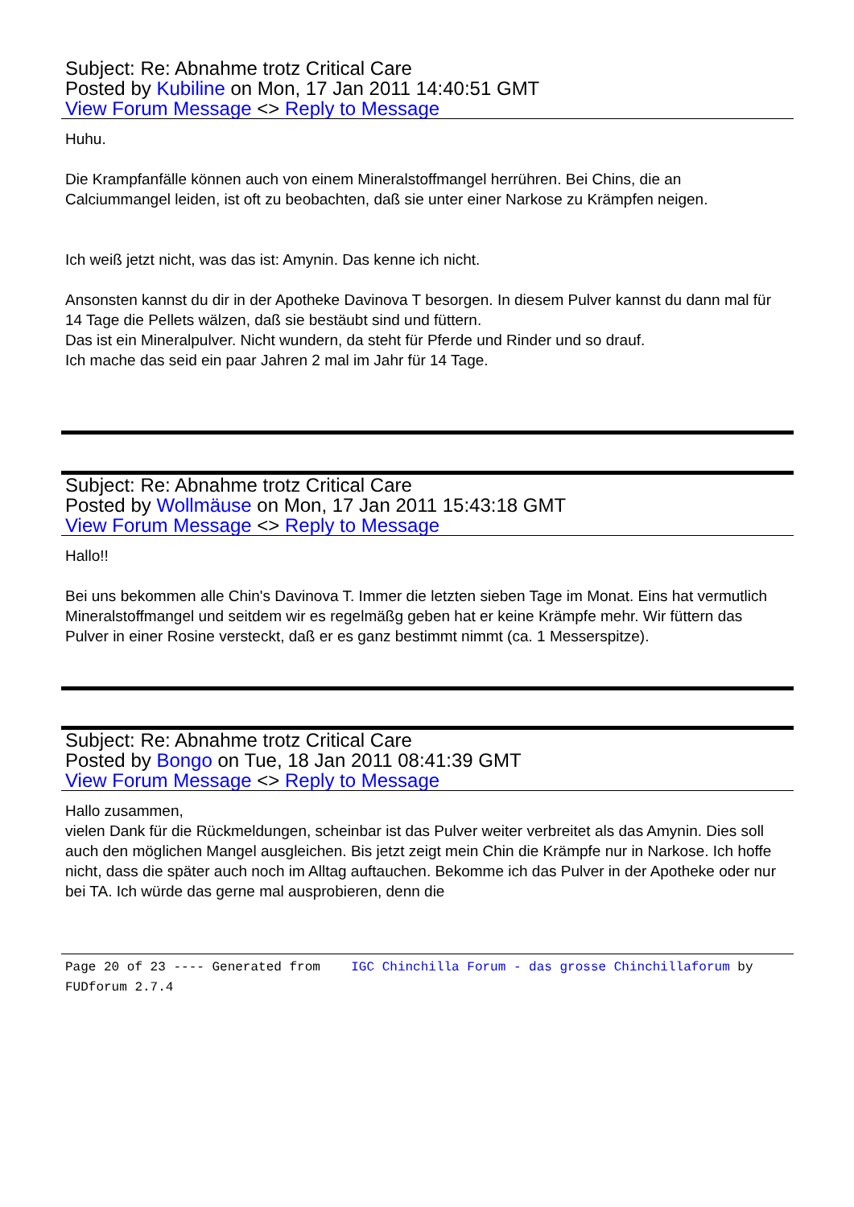Subject: Re: Abnahme trotz Critical Care
Posted by Kubiline on Mon, 17 Jan 2011 14:40:51 GMT
View Forum Message <> Reply to Message
Huhu.
Die Krampfanfälle können auch von einem Mineralstoffmangel herrühren. Bei Chins, die an Calciummangel leiden, ist oft zu beobachten, daß sie unter einer Narkose zu Krämpfen neigen.
Ich weiß jetzt nicht, was das ist: Amynin. Das kenne ich nicht.
Ansonsten kannst du dir in der Apotheke Davinova T besorgen. In diesem Pulver kannst du dann mal für 14 Tage die Pellets wälzen, daß sie bestäubt sind und füttern.
Das ist ein Mineralpulver. Nicht wundern, da steht für Pferde und Rinder und so drauf.
Ich mache das seid ein paar Jahren 2 mal im Jahr für 14 Tage.
Subject: Re: Abnahme trotz Critical Care
Posted by Wollmäuse on Mon, 17 Jan 2011 15:43:18 GMT
View Forum Message <> Reply to Message
Hallo!!
Bei uns bekommen alle Chin's Davinova T. Immer die letzten sieben Tage im Monat. Eins hat vermutlich Mineralstoffmangel und seitdem wir es regelmäßg geben hat er keine Krämpfe mehr. Wir füttern das Pulver in einer Rosine versteckt, daß er es ganz bestimmt nimmt (ca. 1 Messerspitze).
Subject: Re: Abnahme trotz Critical Care
Posted by Bongo on Tue, 18 Jan 2011 08:41:39 GMT
View Forum Message <> Reply to Message
Hallo zusammen,
vielen Dank für die Rückmeldungen, scheinbar ist das Pulver weiter verbreitet als das Amynin. Dies soll auch den möglichen Mangel ausgleichen. Bis jetzt zeigt mein Chin die Krämpfe nur in Narkose. Ich hoffe nicht, dass die später auch noch im Alltag auftauchen. Bekomme ich das Pulver in der Apotheke oder nur bei TA. Ich würde das gerne mal ausprobieren, denn die
Page 20 of 23 ---- Generated from IGC Chinchilla Forum - das grosse Chinchillaforum by FUDforum 2.7.4